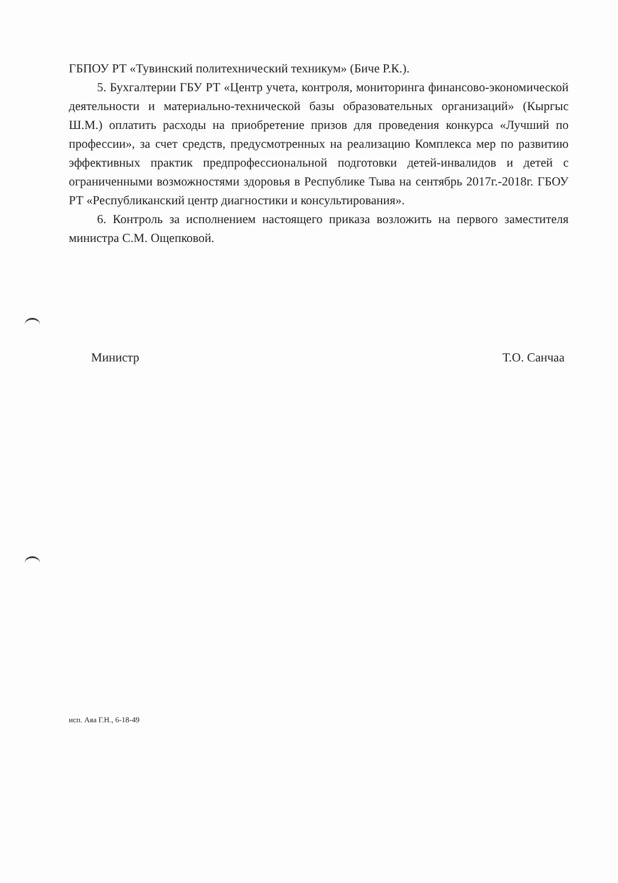ГБПОУ РТ «Тувинский политехнический техникум» (Биче Р.К.).
5. Бухгалтерии ГБУ РТ «Центр учета, контроля, мониторинга финансово-экономической деятельности и материально-технической базы образовательных организаций» (Кыргыс Ш.М.) оплатить расходы на приобретение призов для проведения конкурса «Лучший по профессии», за счет средств, предусмотренных на реализацию Комплекса мер по развитию эффективных практик предпрофессиональной подготовки детей-инвалидов и детей с ограниченными возможностями здоровья в Республике Тыва на сентябрь 2017г.-2018г. ГБОУ РТ «Республиканский центр диагностики и консультирования».
6. Контроль за исполнением настоящего приказа возложить на первого заместителя министра С.М. Ощепковой.
Министр Т.О. Санчаа
исп. Аяа Г.Н., 6-18-49